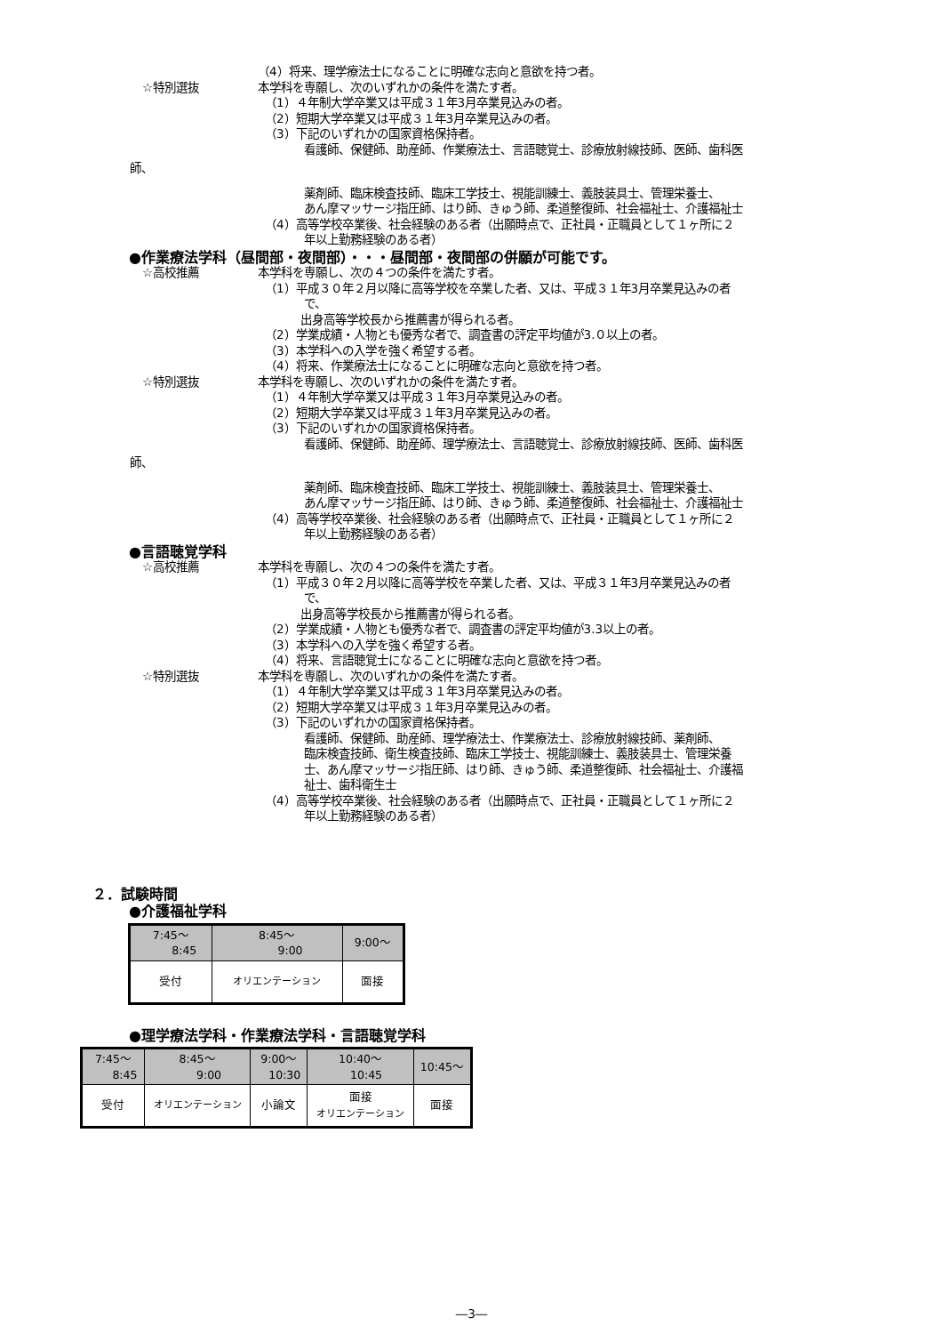（4）将来、理学療法士になることに明確な志向と意欲を持つ者。
☆特別選抜 本学科を専願し、次のいずれかの条件を満たす者。
（1）４年制大学卒業又は平成３１年3月卒業見込みの者。
（2）短期大学卒業又は平成３１年3月卒業見込みの者。
（3）下記のいずれかの国家資格保持者。
看護師、保健師、助産師、作業療法士、言語聴覚士、診療放射線技師、医師、歯科医
師、
薬剤師、臨床検査技師、臨床工学技士、視能訓練士、義肢装具士、管理栄養士、
あん摩マッサージ指圧師、はり師、きゅう師、柔道整復師、社会福祉士、介護福祉士
（4）高等学校卒業後、社会経験のある者（出願時点で、正社員・正職員として１ヶ所に２
年以上勤務経験のある者）
●作業療法学科（昼間部・夜間部）・・・昼間部・夜間部の併願が可能です。
☆高校推薦 本学科を専願し、次の４つの条件を満たす者。
（1）平成３０年２月以降に高等学校を卒業した者、又は、平成３１年3月卒業見込みの者
で、
出身高等学校長から推薦書が得られる者。
（2）学業成績・人物とも優秀な者で、調査書の評定平均値が3.０以上の者。
（3）本学科への入学を強く希望する者。
（4）将来、作業療法士になることに明確な志向と意欲を持つ者。
☆特別選抜 本学科を専願し、次のいずれかの条件を満たす者。
（1）４年制大学卒業又は平成３１年3月卒業見込みの者。
（2）短期大学卒業又は平成３１年3月卒業見込みの者。
（3）下記のいずれかの国家資格保持者。
看護師、保健師、助産師、理学療法士、言語聴覚士、診療放射線技師、医師、歯科医
師、
薬剤師、臨床検査技師、臨床工学技士、視能訓練士、義肢装具士、管理栄養士、
あん摩マッサージ指圧師、はり師、きゅう師、柔道整復師、社会福祉士、介護福祉士
（4）高等学校卒業後、社会経験のある者（出願時点で、正社員・正職員として１ヶ所に２
年以上勤務経験のある者）
●言語聴覚学科
☆高校推薦 本学科を専願し、次の４つの条件を満たす者。
（1）平成３０年２月以降に高等学校を卒業した者、又は、平成３１年3月卒業見込みの者
で、
出身高等学校長から推薦書が得られる者。
（2）学業成績・人物とも優秀な者で、調査書の評定平均値が3.3以上の者。
（3）本学科への入学を強く希望する者。
（4）将来、言語聴覚士になることに明確な志向と意欲を持つ者。
☆特別選抜 本学科を専願し、次のいずれかの条件を満たす者。
（1）４年制大学卒業又は平成３１年3月卒業見込みの者。
（2）短期大学卒業又は平成３１年3月卒業見込みの者。
（3）下記のいずれかの国家資格保持者。
看護師、保健師、助産師、理学療法士、作業療法士、診療放射線技師、薬剤師、
臨床検査技師、衛生検査技師、臨床工学技士、視能訓練士、義肢装具士、管理栄養
士、あん摩マッサージ指圧師、はり師、きゅう師、柔道整復師、社会福祉士、介護福
祉士、歯科衛生士
（4）高等学校卒業後、社会経験のある者（出願時点で、正社員・正職員として１ヶ所に２
年以上勤務経験のある者）
２．試験時間
●介護福祉学科
| 7:45～ 8:45 | 8:45～ 9:00 | 9:00～ |
| 受付 | オリエンテーション | 面接 |
●理学療法学科・作業療法学科・言語聴覚学科
| 7:45～ 8:45 | 8:45～ 9:00 | 9:00～ 10:30 | 10:40～ 10:45 | 10:45～ |
| 受付 | オリエンテーション | 小論文 | 面接 オリエンテーション | 面接 |
―3―